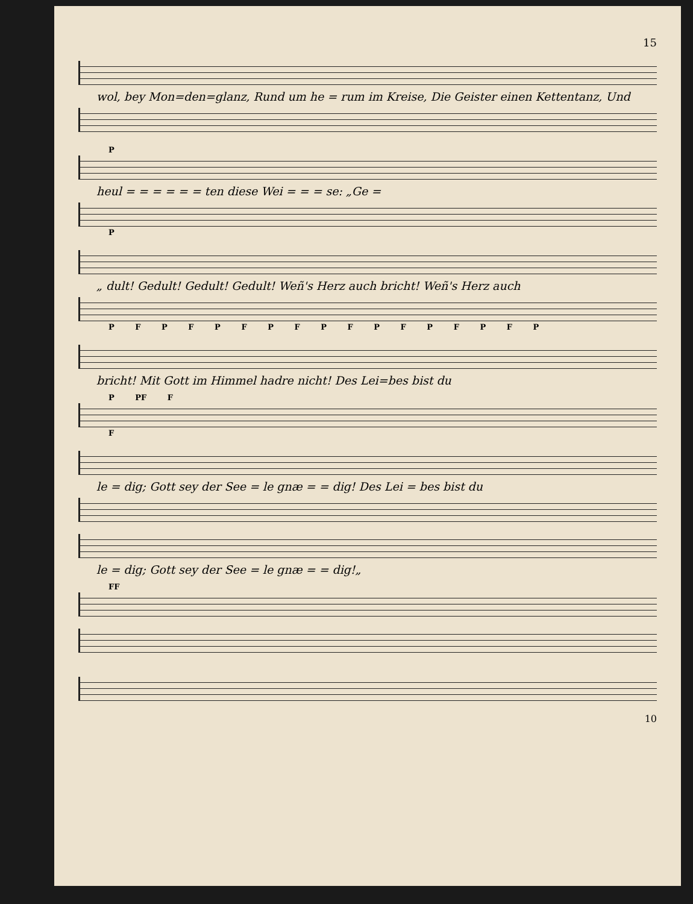15
wol, bey Mon=den=glanz, Rund um he = rum im Kreise, Die Geister einen Kettentanz, Und
P
heul = = = = = = ten diese Wei = = = se: „Ge =
P
„ dult! Gedult! Gedult! Gedult! Weñ's Herz auch bricht! Weñ's Herz auch
P F P F P F P F P F P F P F P F P
bricht! Mit Gott im Himmel hadre nicht! Des Lei=bes bist du
P PF F
F
le = dig; Gott sey der See = le gnæ = = dig! Des Lei = bes bist du
le = dig; Gott sey der See = le gnæ = = dig!„
FF
10